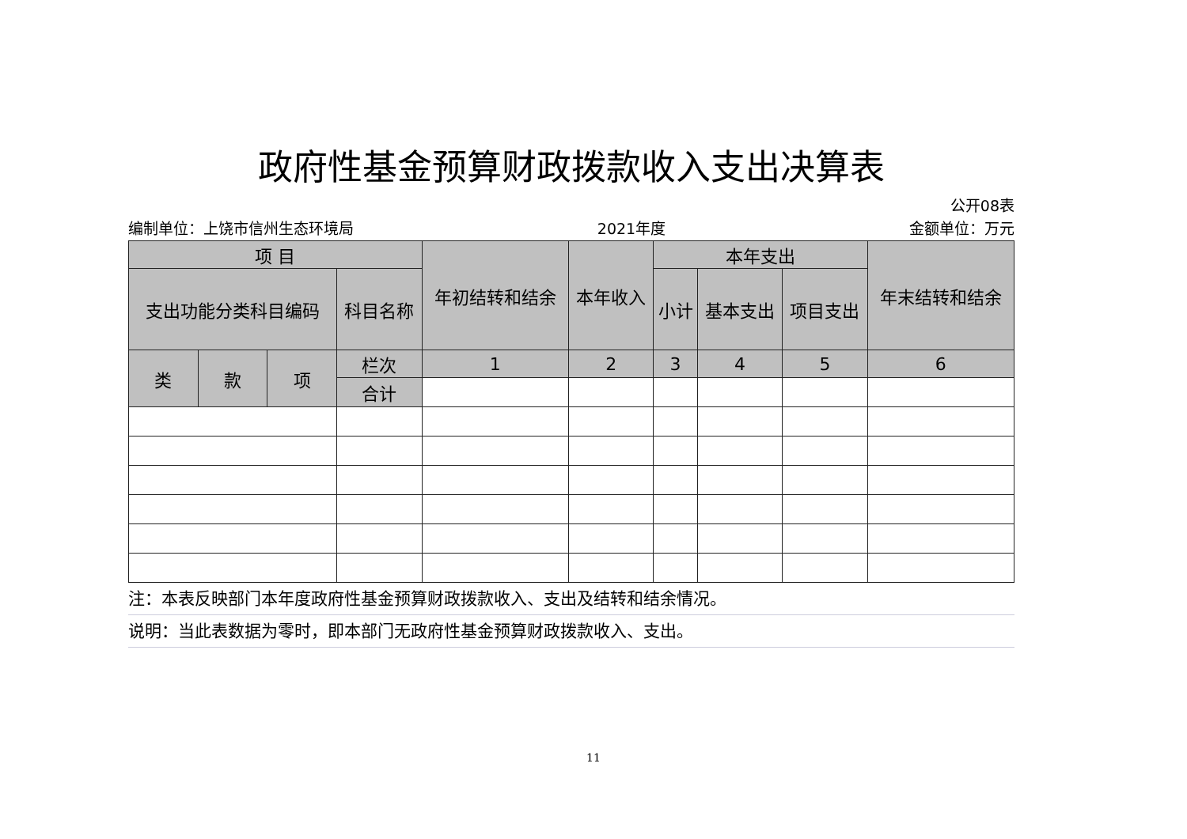政府性基金预算财政拨款收入支出决算表
公开08表
编制单位：上饶市信州生态环境局 2021年度 金额单位：万元
| 项 目 | | | | 年初结转和结余 | 本年收入 | 本年支出 | | | 年末结转和结余 |
| --- | --- | --- | --- | --- | --- | --- | --- | --- | --- |
| 支出功能分类科目编码 | | | 科目名称 | | | 小计 | 基本支出 | 项目支出 | |
| 类 | 款 | 项 | 栏次 | 1 | 2 | 3 | 4 | 5 | 6 |
| | | | 合计 | | | | | | |
注：本表反映部门本年度政府性基金预算财政拨款收入、支出及结转和结余情况。
说明：当此表数据为零时，即本部门无政府性基金预算财政拨款收入、支出。
11